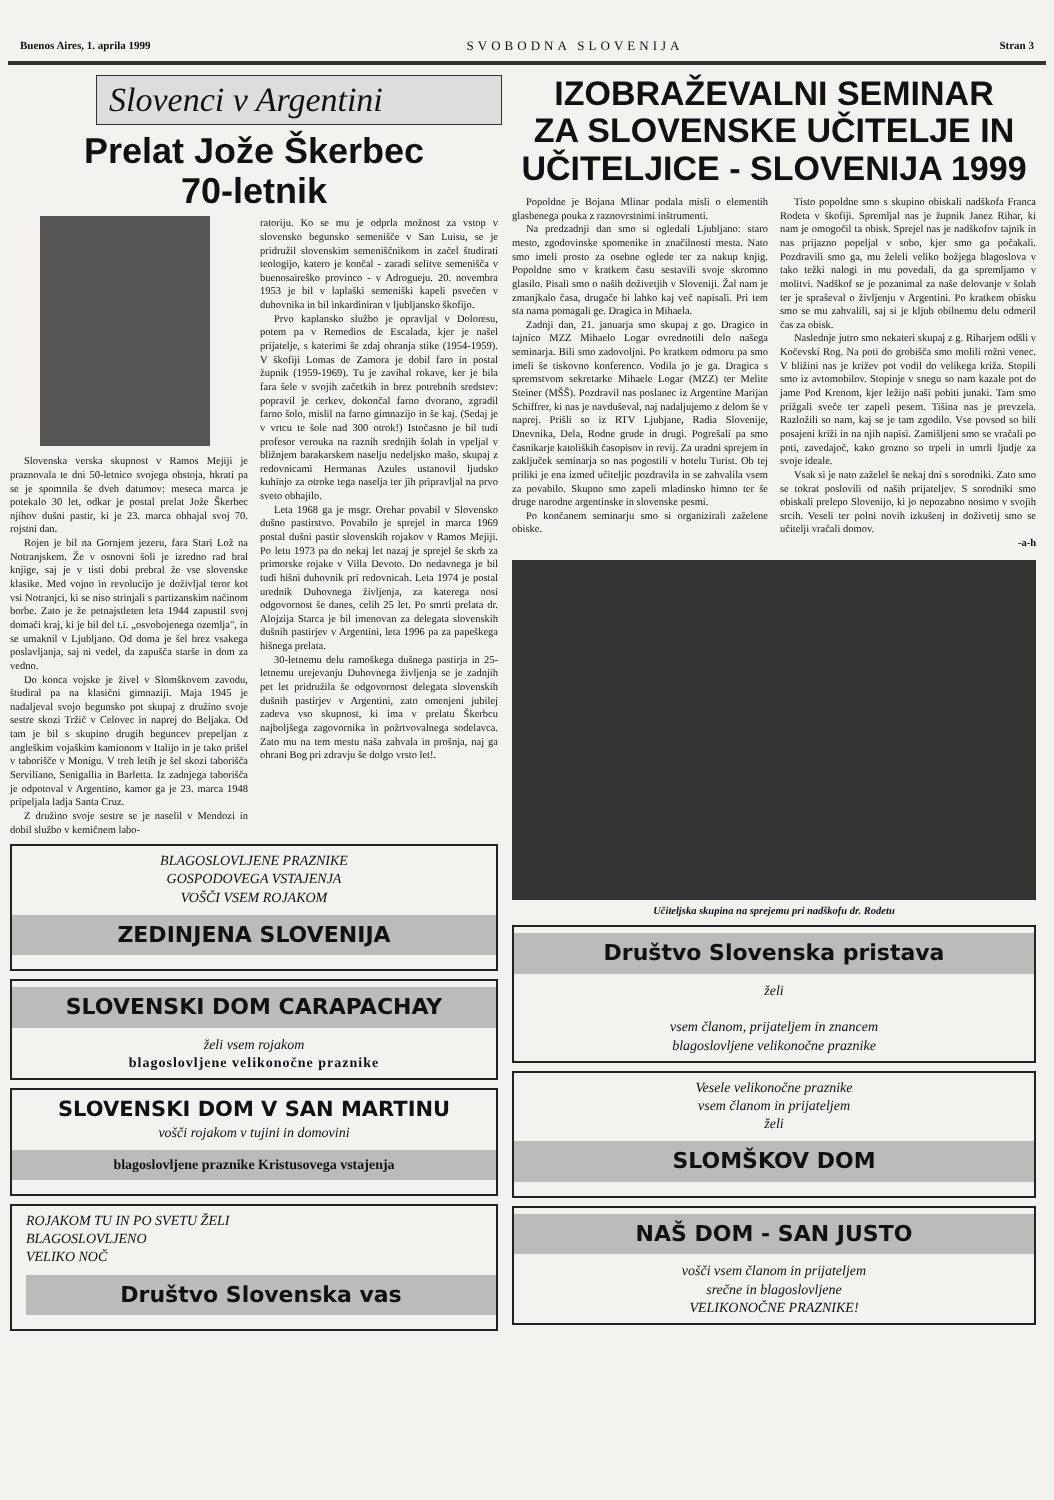Buenos Aires, 1. aprila 1999 SVOBODNA SLOVENIJA Stran 3
Slovenci v Argentini
Prelat Jože Škerbec
70-letnik
Slovenska verska skupnost v Ramos Mejiji je praznovala te dni 50-letnico svojega obstoja, hkrati pa se je spomnila še dveh datumov: meseca marca je potekalo 30 let, odkar je postal prelat Jože Škerbec njihov dušni pastir, ki je 23. marca obhajal svoj 70. rojstni dan.
Rojen je bil na Gornjem jezeru, fara Stari Lož na Notranjskem. Že v osnovni šoli je izredno rad bral knjige, saj je v tisti dobi prebral že vse slovenske klasike. Med vojno in revolucijo je doživljal teror kot vsi Notranjci, ki se niso strinjali s partizanskim načinom borbe. Zato je že petnajstleten leta 1944 zapustil svoj domači kraj, ki je bil del t.i. „osvobojenega ozemlja", in se umaknil v Ljubljano. Od doma je šel brez vsakega poslavljanja, saj ni vedel, da zapušča starše in dom za vedno.
Do konca vojske je živel v Slomškovem zavodu, študiral pa na klasični gimnaziji. Maja 1945 je nadaljeval svojo begunsko pot skupaj z družino svoje sestre skozi Tržič v Celovec in naprej do Beljaka. Od tam je bil s skupino drugih beguncev prepeljan z angleškim vojaškim kamionom v Italijo in je tako prišel v taborišče v Monigu. V treh letih je šel skozi taborišča Serviliano, Senigallia in Barletta. Iz zadnjega taborišča je odpotoval v Argentino, kamor ga je 23. marca 1948 pripeljala ladja Santa Cruz.
Z družino svoje sestre se je naselil v Mendozi in dobil službo v kemičnem labo-
ratoriju. Ko se mu je odprla možnost za vstop v slovensko begunsko semenišče v San Luisu, se je pridružil slovenskim semeniščnikom in začel študirati teologijo, katero je končal - zaradi selitve semenišča v buenosaireško provinco - v Adrogueju. 20. novembra 1953 je bil v laplaški semeniški kapeli psvečen v duhovnika in bil inkardiniran v ljubljansko škofijo.
Prvo kaplansko službo je opravljal v Doloresu, potem pa v Remedios de Escalada, kjer je našel prijatelje, s katerimi še zdaj ohranja stike (1954-1959). V škofiji Lomas de Zamora je dobil faro in postal župnik (1959-1969). Tu je zavihal rokave, ker je bila fara šele v svojih začetkih in brez potrebnih sredstev: popravil je cerkev, dokončal farno dvorano, zgradil farno šolo, mislil na farno gimnazijo in še kaj. (Sedaj je v vrtcu te šole nad 300 otrok!) Istočasno je bil tudi profesor verouka na raznih srednjih šolah in vpeljal v bližnjem barakarskem naselju nedeljsko mašo, skupaj z redovnicami Hermanas Azules ustanovil ljudsko kuhinjo za otroke tega naselja ter jih pripravljal na prvo sveto obhajilo.
Leta 1968 ga je msgr. Orehar povabil v Slovensko dušno pastirstvo. Povabilo je sprejel in marca 1969 postal dušni pastir slovenskih rojakov v Ramos Mejiji. Po letu 1973 pa do nekaj let nazaj je sprejel še skrb za primorske rojake v Villa Devoto. Do nedavnega je bil tudi hišni duhovnik pri redovnicah. Leta 1974 je postal urednik Duhovnega življenja, za katerega nosi odgovornost še danes, celih 25 let. Po smrti prelata dr. Alojzija Starca je bil imenovan za delegata slovenskih dušnih pastirjev v Argentini, leta 1996 pa za papeškega hišnega prelata.
30-letnemu delu ramoškega dušnega pastirja in 25-letnemu urejevanju Duhovnega življenja se je zadnjih pet let pridružila še odgovornost delegata slovenskih dušnih pastirjev v Argentini, zato omenjeni jubilej zadeva vso skupnost, ki ima v prelatu Škerbcu najboljšega zagovornika in požrtvovalnega sodelavca. Zato mu na tem mestu naša zahvala in prošnja, naj ga ohrani Bog pri zdravju še dolgo vrsto let!.
BLAGOSLOVLJENE PRAZNIKE
GOSPODOVEGA VSTAJENJA
VOŠČI VSEM ROJAKOM
ZEDINJENA SLOVENIJA
SLOVENSKI DOM CARAPACHAY
želi vsem rojakom
blagoslovljene velikonočne praznike
SLOVENSKI DOM V SAN MARTINU
vošči rojakom v tujini in domovini
blagoslovljene praznike Kristusovega vstajenja
ROJAKOM TU IN PO SVETU ŽELI
BLAGOSLOVLJENO
VELIKO NOČ
Društvo Slovenska vas
IZOBRAŽEVALNI SEMINAR
ZA SLOVENSKE UČITELJE IN
UČITELJICE - SLOVENIJA 1999
Popoldne je Bojana Mlinar podala misli o elementih glasbenega pouka z raznovrstnimi inštrumenti.
Na predzadnji dan smo si ogledali Ljubljano: staro mesto, zgodovinske spomenike in značilnosti mesta. Nato smo imeli prosto za osebne oglede ter za nakup knjig. Popoldne smo v kratkem času sestavili svoje skromno glasilo. Pisali smo o naših doživetjih v Sloveniji. Žal nam je zmanjkalo časa, drugače bi lahko kaj več napisali. Pri tem sta nama pomagali ge. Dragica in Mihaela.
Zadnji dan, 21. januarja smo skupaj z go. Dragico in tajnico MZZ Mihaelo Logar ovrednotili delo našega seminarja. Bili smo zadovoljni. Po kratkem odmoru pa smo imeli še tiskovno konferenco. Vodila jo je ga. Dragica s spremstvom sekretarke Mihaele Logar (MZZ) ter Melite Steiner (MŠŠ). Pozdravil nas poslanec iz Argentine Marijan Schiffrer, ki nas je navduševal, naj nadaljujemo z delom še v naprej. Prišli so iz RTV Ljubjane, Radia Slovenije, Dnevnika, Dela, Rodne grude in drugi. Pogrešali pa smo časnikarje katoliških časopisov in revij. Za uradni sprejem in zaključek seminarja so nas pogostili v hotelu Turist. Ob tej priliki je ena izmed učiteljic pozdravila in se zahvalila vsem za povabilo. Skupno smo zapeli mladinsko himno ter še druge narodne argentinske in slovenske pesmi.
Po končanem seminarju smo si organizirali zaželene obiske.
Tisto popoldne smo s skupino obiskali nadškofa Franca Rodeta v škofiji. Spremljal nas je župnik Janez Rihar, ki nam je omogočil ta obisk. Sprejel nas je nadškofov tajnik in nas prijazno popeljal v sobo, kjer smo ga počakali. Pozdravili smo ga, mu želeli veliko božjega blagoslova v tako težki nalogi in mu povedali, da ga spremljamo v molitvi. Nadškof se je pozanimal za naše delovanje v šolah ter je spraševal o življenju v Argentini. Po kratkem obisku smo se mu zahvalili, saj si je kljub obilnemu delu odmeril čas za obisk.
Naslednje jutro smo nekateri skupaj z g. Riharjem odšli v Kočevski Rog. Na poti do grobišča smo molili rožni venec. V bližini nas je križev pot vodil do velikega križa. Stopili smo iz avtomobilov. Stopinje v snegu so nam kazale pot do jame Pod Krenom, kjer ležijo naši pobiti junaki. Tam smo prižgali sveče ter zapeli pesem. Tišina nas je prevzela. Razložili so nam, kaj se je tam zgodilo. Vse povsod so bili posajeni križi in na njih napisi. Zamišljeni smo se vračali po poti, zavedajoč, kako grozno so trpeli in umrli ljudje za svoje ideale.
Vsak si je nato zaželel še nekaj dni s sorodniki. Zato smo se tokrat poslovili od naših prijateljev. S sorodniki smo obiskali prelepo Slovenijo, ki jo nepozabno nosimo v svojih srcih. Veseli ter polni novih izkušenj in doživetij smo se učitelji vračali domov.
-a-h
Učiteljska skupina na sprejemu pri nadškofu dr. Rodetu
Društvo Slovenska pristava
želi
vsem članom, prijateljem in znancem
blagoslovljene velikonočne praznike
Vesele velikonočne praznike
vsem članom in prijateljem
želi
SLOMŠKOV DOM
NAŠ DOM - SAN JUSTO
vošči vsem članom in prijateljem
srečne in blagoslovljene
VELIKONOČNE PRAZNIKE!